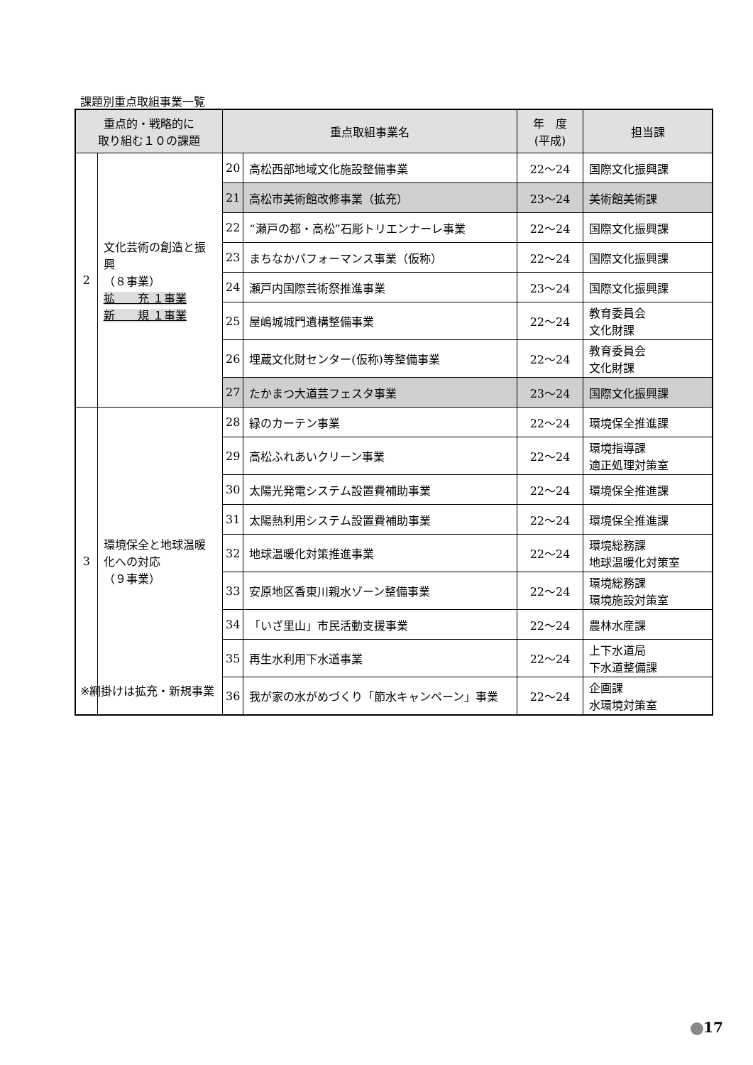課題別重点取組事業一覧
| 重点的・戦略的に 取り組む１０の課題 | | 重点取組事業名 | | 年 度 (平成) | 担当課 |
| --- | --- | --- | --- | --- | --- |
| 2 | 文化芸術の創造と振興 （８事業） 拡 充 １事業 新 規 １事業 | 20 | 高松西部地域文化施設整備事業 | 22～24 | 国際文化振興課 |
| | | 21 | 高松市美術館改修事業（拡充） | 23～24 | 美術館美術課 |
| | | 22 | “瀬戸の都・高松”石彫トリエンナーレ事業 | 22～24 | 国際文化振興課 |
| | | 23 | まちなかパフォーマンス事業（仮称） | 22～24 | 国際文化振興課 |
| | | 24 | 瀬戸内国際芸術祭推進事業 | 23～24 | 国際文化振興課 |
| | | 25 | 屋嶋城城門遺構整備事業 | 22～24 | 教育委員会 文化財課 |
| | | 26 | 埋蔵文化財センター(仮称)等整備事業 | 22～24 | 教育委員会 文化財課 |
| | | 27 | たかまつ大道芸フェスタ事業 | 23～24 | 国際文化振興課 |
| 3 | 環境保全と地球温暖化への対応 （９事業） | 28 | 緑のカーテン事業 | 22～24 | 環境保全推進課 |
| | | 29 | 高松ふれあいクリーン事業 | 22～24 | 環境指導課 適正処理対策室 |
| | | 30 | 太陽光発電システム設置費補助事業 | 22～24 | 環境保全推進課 |
| | | 31 | 太陽熱利用システム設置費補助事業 | 22～24 | 環境保全推進課 |
| | | 32 | 地球温暖化対策推進事業 | 22～24 | 環境総務課 地球温暖化対策室 |
| | | 33 | 安原地区香東川親水ゾーン整備事業 | 22～24 | 環境総務課 環境施設対策室 |
| | | 34 | 「いざ里山」市民活動支援事業 | 22～24 | 農林水産課 |
| | | 35 | 再生水利用下水道事業 | 22～24 | 上下水道局 下水道整備課 |
| | | 36 | 我が家の水がめづくり「節水キャンペーン」事業 | 22～24 | 企画課 水環境対策室 |
※網掛けは拡充・新規事業
17